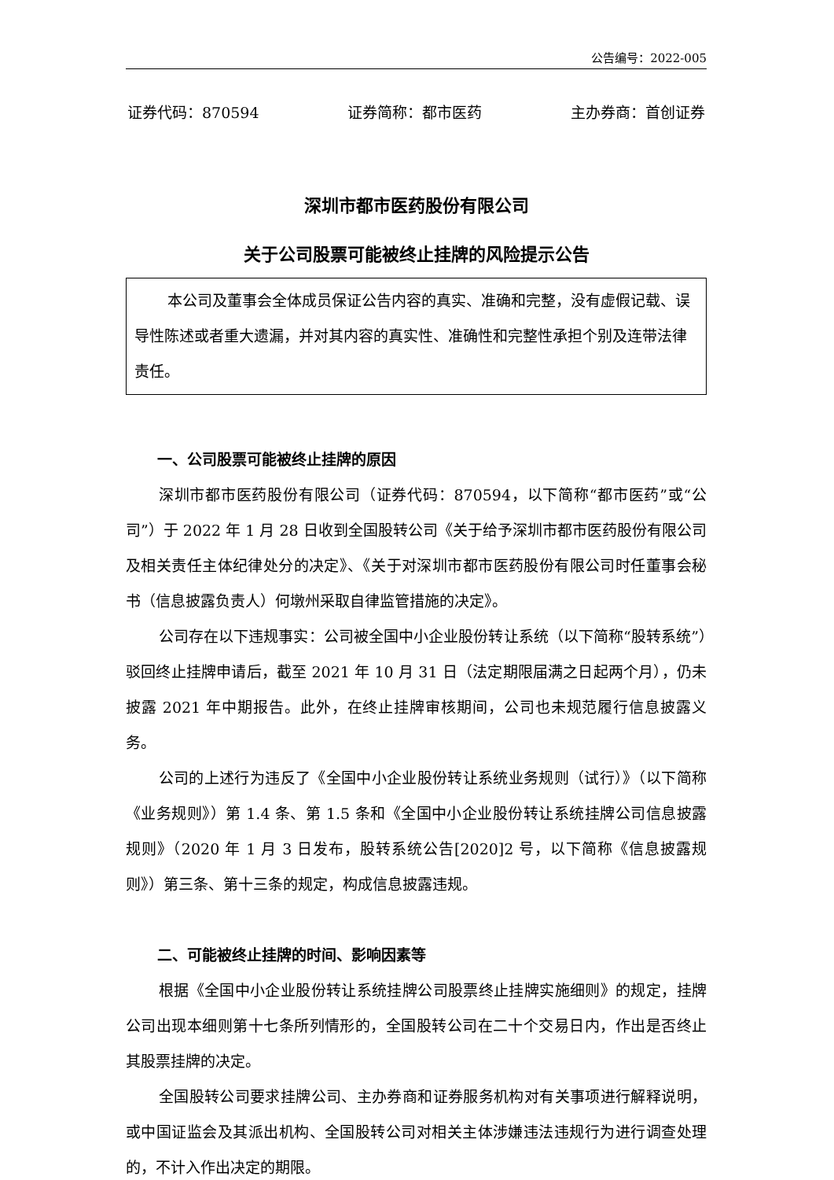公告编号：2022-005
证券代码：870594 证券简称：都市医药 主办券商：首创证券
深圳市都市医药股份有限公司
关于公司股票可能被终止挂牌的风险提示公告
本公司及董事会全体成员保证公告内容的真实、准确和完整，没有虚假记载、误导性陈述或者重大遗漏，并对其内容的真实性、准确性和完整性承担个别及连带法律责任。
一、公司股票可能被终止挂牌的原因
深圳市都市医药股份有限公司（证券代码：870594，以下简称“都市医药”或“公司”）于 2022 年 1 月 28 日收到全国股转公司《关于给予深圳市都市医药股份有限公司及相关责任主体纪律处分的决定》、《关于对深圳市都市医药股份有限公司时任董事会秘书（信息披露负责人）何墩州采取自律监管措施的决定》。
公司存在以下违规事实：公司被全国中小企业股份转让系统（以下简称“股转系统”）驳回终止挂牌申请后，截至 2021 年 10 月 31 日（法定期限届满之日起两个月），仍未披露 2021 年中期报告。此外，在终止挂牌审核期间，公司也未规范履行信息披露义务。
公司的上述行为违反了《全国中小企业股份转让系统业务规则（试行）》（以下简称《业务规则》）第 1.4 条、第 1.5 条和《全国中小企业股份转让系统挂牌公司信息披露规则》（2020 年 1 月 3 日发布，股转系统公告[2020]2 号，以下简称《信息披露规则》）第三条、第十三条的规定，构成信息披露违规。
二、可能被终止挂牌的时间、影响因素等
根据《全国中小企业股份转让系统挂牌公司股票终止挂牌实施细则》的规定，挂牌公司出现本细则第十七条所列情形的，全国股转公司在二十个交易日内，作出是否终止其股票挂牌的决定。
全国股转公司要求挂牌公司、主办券商和证券服务机构对有关事项进行解释说明，或中国证监会及其派出机构、全国股转公司对相关主体涉嫌违法违规行为进行调查处理的，不计入作出决定的期限。